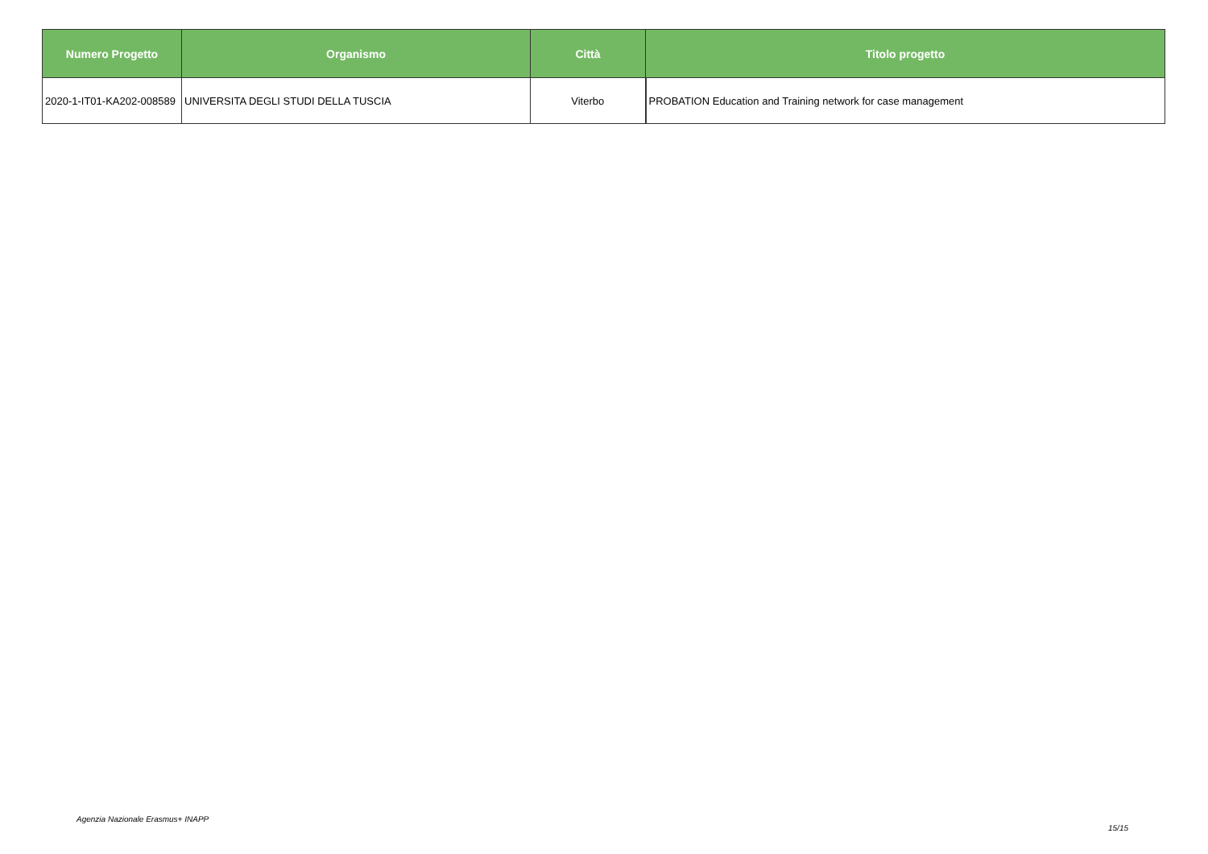| Numero Progetto | Organismo | Città | Titolo progetto |
| --- | --- | --- | --- |
| 2020-1-IT01-KA202-008589 | UNIVERSITA DEGLI STUDI DELLA TUSCIA | Viterbo | PROBATION Education and Training network for case management |
Agenzia Nazionale Erasmus+ INAPP
15/15